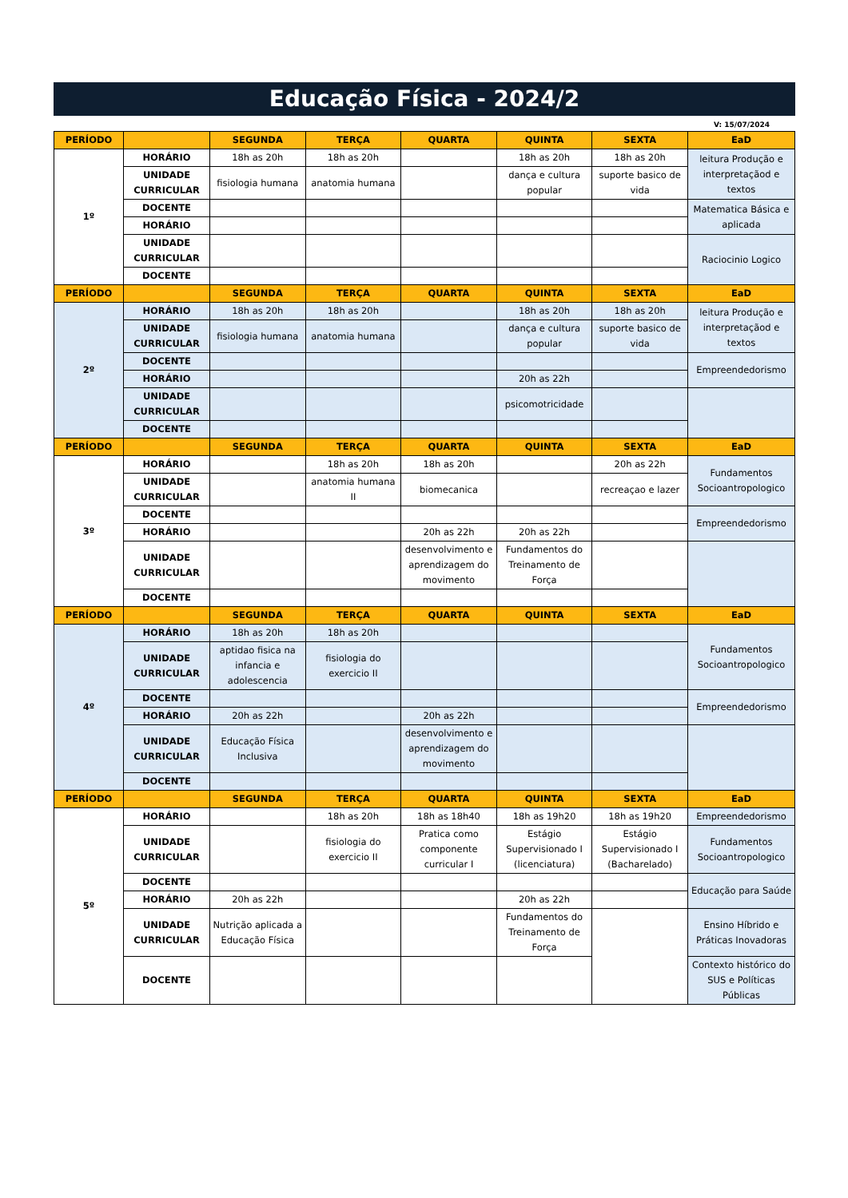Educação Física - 2024/2
V: 15/07/2024
| PERÍODO | | SEGUNDA | TERÇA | QUARTA | QUINTA | SEXTA | EaD |
| --- | --- | --- | --- | --- | --- | --- | --- |
| 1º | HORÁRIO | 18h as 20h | 18h as 20h | | 18h as 20h | 18h as 20h | leitura Produção e interpretaçãod e textos |
| | UNIDADE CURRICULAR | fisiologia humana | anatomia humana | | dança e cultura popular | suporte basico de vida | |
| | DOCENTE | | | | | | Matematica Básica e aplicada |
| | HORÁRIO | | | | | | |
| | UNIDADE CURRICULAR | | | | | | Raciocinio Logico |
| | DOCENTE | | | | | | |
| PERÍODO | | SEGUNDA | TERÇA | QUARTA | QUINTA | SEXTA | EaD |
| 2º | HORÁRIO | 18h as 20h | 18h as 20h | | 18h as 20h | 18h as 20h | leitura Produção e interpretaçãod e textos |
| | UNIDADE CURRICULAR | fisiologia humana | anatomia humana | | dança e cultura popular | suporte basico de vida | |
| | DOCENTE | | | | | | Empreendedorismo |
| | HORÁRIO | | | | 20h as 22h | | |
| | UNIDADE CURRICULAR | | | | psicomotricidade | | |
| | DOCENTE | | | | | | |
| PERÍODO | | SEGUNDA | TERÇA | QUARTA | QUINTA | SEXTA | EaD |
| 3º | HORÁRIO | | 18h as 20h | 18h as 20h | | 20h as 22h | Fundamentos Socioantropologico |
| | UNIDADE CURRICULAR | | anatomia humana II | biomecanica | | recreaçao e lazer | |
| | DOCENTE | | | | | | Empreendedorismo |
| | HORÁRIO | | | 20h as 22h | 20h as 22h | | |
| | UNIDADE CURRICULAR | | | desenvolvimento e aprendizagem do movimento | Fundamentos do Treinamento de Força | | |
| | DOCENTE | | | | | | |
| PERÍODO | | SEGUNDA | TERÇA | QUARTA | QUINTA | SEXTA | EaD |
| 4º | HORÁRIO | 18h as 20h | 18h as 20h | | | | Fundamentos Socioantropologico |
| | UNIDADE CURRICULAR | aptidao fisica na infancia e adolescencia | fisiologia do exercicio II | | | | |
| | DOCENTE | | | | | | Empreendedorismo |
| | HORÁRIO | 20h as 22h | | 20h as 22h | | | |
| | UNIDADE CURRICULAR | Educação Física Inclusiva | | desenvolvimento e aprendizagem do movimento | | | |
| | DOCENTE | | | | | | |
| PERÍODO | | SEGUNDA | TERÇA | QUARTA | QUINTA | SEXTA | EaD |
| 5º | HORÁRIO | | 18h as 20h | 18h as 18h40 | 18h as 19h20 | 18h as 19h20 | Empreendedorismo |
| | UNIDADE CURRICULAR | | fisiologia do exercicio II | Pratica como componente curricular I | Estágio Supervisionado I (licenciatura) | Estágio Supervisionado I (Bacharelado) | Fundamentos Socioantropologico |
| | DOCENTE | | | | | | Educação para Saúde |
| | HORÁRIO | 20h as 22h | | | 20h as 22h | | |
| | UNIDADE CURRICULAR | Nutrição aplicada a Educação Física | | | Fundamentos do Treinamento de Força | | Ensino Híbrido e Práticas Inovadoras |
| | DOCENTE | | | | | | Contexto histórico do SUS e Políticas Públicas |